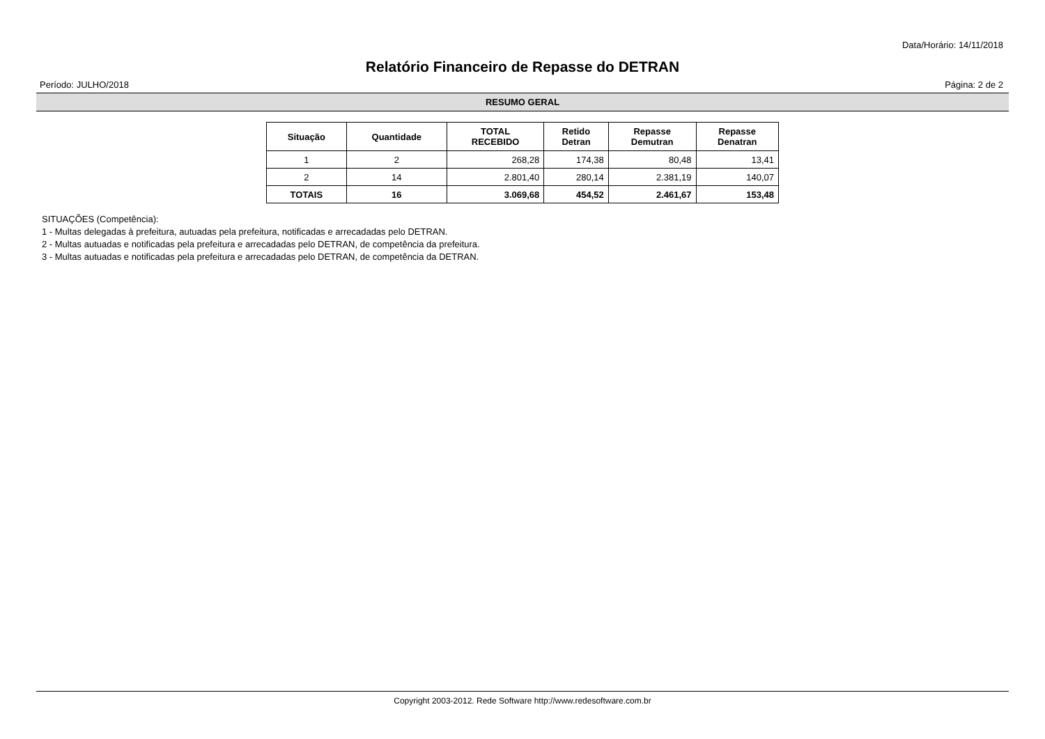Data/Horário: 14/11/2018
Relatório Financeiro de Repasse do DETRAN
Período: JULHO/2018 Página: 2 de 2
RESUMO GERAL
| Situação | Quantidade | TOTAL RECEBIDO | Retido Detran | Repasse Demutran | Repasse Denatran |
| --- | --- | --- | --- | --- | --- |
| 1 | 2 | 268,28 | 174,38 | 80,48 | 13,41 |
| 2 | 14 | 2.801,40 | 280,14 | 2.381,19 | 140,07 |
| TOTAIS | 16 | 3.069,68 | 454,52 | 2.461,67 | 153,48 |
SITUAÇÕES (Competência):
1 - Multas delegadas à prefeitura, autuadas pela prefeitura, notificadas e arrecadadas pelo DETRAN.
2 - Multas autuadas e notificadas pela prefeitura e arrecadadas pelo DETRAN, de competência da prefeitura.
3 - Multas autuadas e notificadas pela prefeitura e arrecadadas pelo DETRAN, de competência da DETRAN.
Copyright 2003-2012. Rede Software http://www.redesoftware.com.br